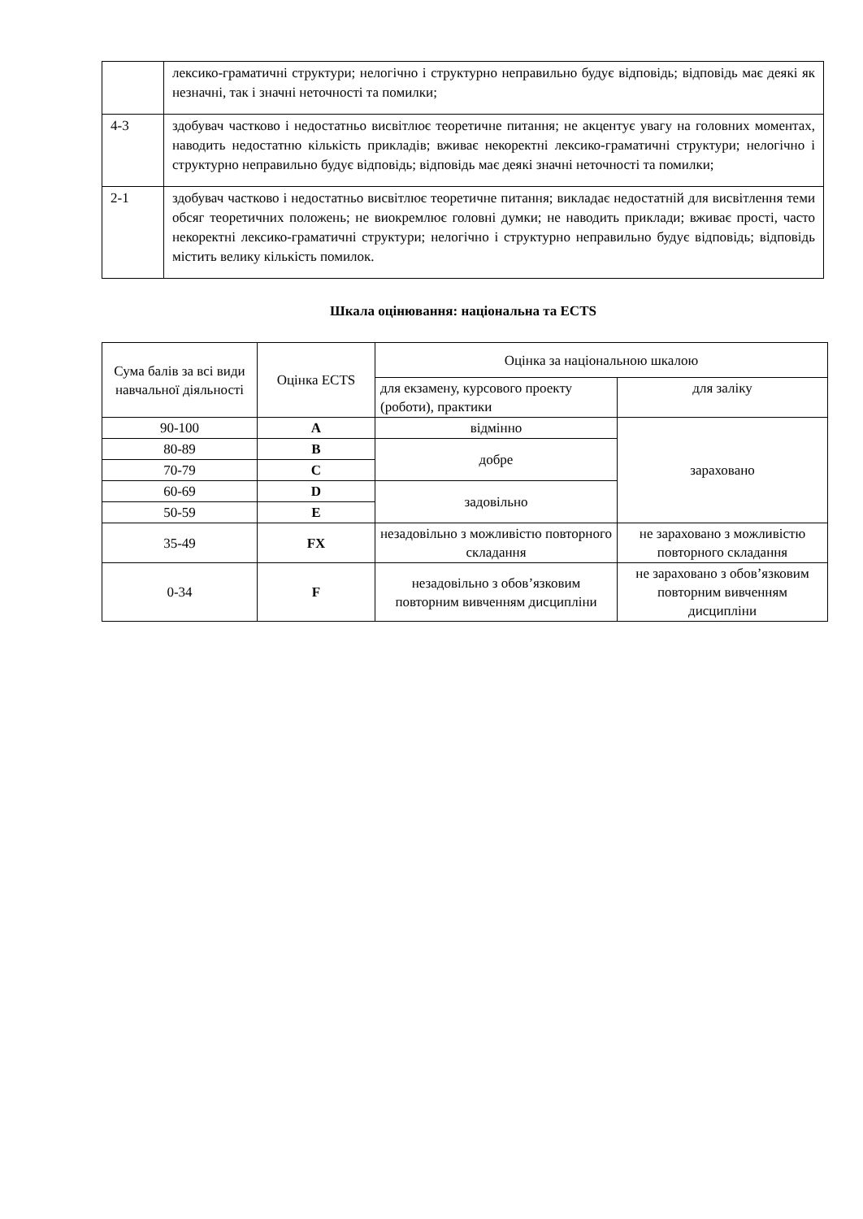| | лексико-граматичні структури; нелогічно і структурно неправильно будує відповідь; відповідь має деякі як незначні, так і значні неточності та помилки; |
| 4-3 | здобувач частково і недостатньо висвітлює теоретичне питання; не акцентує увагу на головних моментах, наводить недостатню кількість прикладів; вживає некоректні лексико-граматичні структури; нелогічно і структурно неправильно будує відповідь; відповідь має деякі значні неточності та помилки; |
| 2-1 | здобувач частково і недостатньо висвітлює теоретичне питання; викладає недостатній для висвітлення теми обсяг теоретичних положень; не виокремлює головні думки; не наводить приклади; вживає прості, часто некоректні лексико-граматичні структури; нелогічно і структурно неправильно будує відповідь; відповідь містить велику кількість помилок. |
Шкала оцінювання: національна та ECTS
| Сума балів за всі види навчальної діяльності | Оцінка ECTS | Оцінка за національною шкалою | |
| | | для екзамену, курсового проекту (роботи), практики | для заліку |
| 90-100 | A | відмінно | зараховано |
| 80-89 | B | добре | |
| 70-79 | C | | |
| 60-69 | D | задовільно | |
| 50-59 | E | | |
| 35-49 | FX | незадовільно з можливістю повторного складання | не зараховано з можливістю повторного складання |
| 0-34 | F | незадовільно з обов’язковим повторним вивченням дисципліни | не зараховано з обов’язковим повторним вивченням дисципліни |